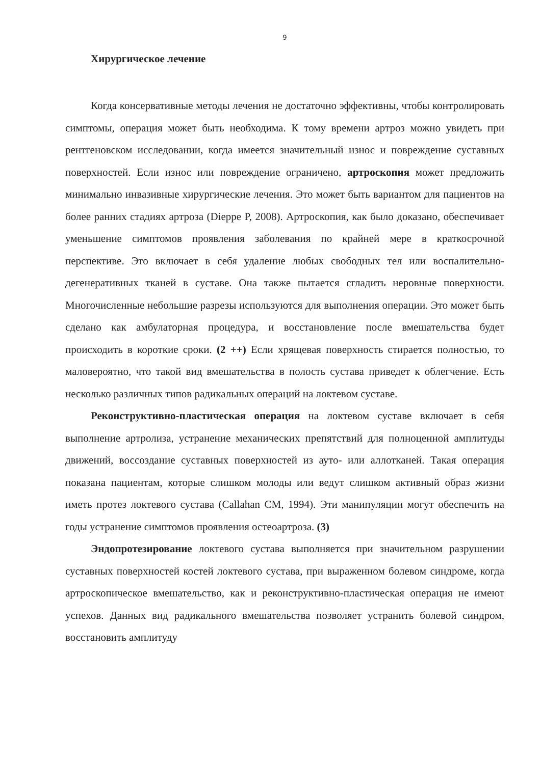9
Хирургическое лечение
Когда консервативные методы лечения не достаточно эффективны, чтобы контролировать симптомы, операция может быть необходима. К тому времени артроз можно увидеть при рентгеновском исследовании, когда имеется значительный износ и повреждение суставных поверхностей. Если износ или повреждение ограничено, артроскопия может предложить минимально инвазивные хирургические лечения. Это может быть вариантом для пациентов на более ранних стадиях артроза (Dieppe P, 2008). Артроскопия, как было доказано, обеспечивает уменьшение симптомов проявления заболевания по крайней мере в краткосрочной перспективе. Это включает в себя удаление любых свободных тел или воспалительно-дегенеративных тканей в суставе. Она также пытается сгладить неровные поверхности. Многочисленные небольшие разрезы используются для выполнения операции. Это может быть сделано как амбулаторная процедура, и восстановление после вмешательства будет происходить в короткие сроки. (2 ++) Если хрящевая поверхность стирается полностью, то маловероятно, что такой вид вмешательства в полость сустава приведет к облегчение. Есть несколько различных типов радикальных операций на локтевом суставе.
Реконструктивно-пластическая операция на локтевом суставе включает в себя выполнение артролиза, устранение механических препятствий для полноценной амплитуды движений, воссоздание суставных поверхностей из ауто- или аллотканей. Такая операция показана пациентам, которые слишком молоды или ведут слишком активный образ жизни иметь протез локтевого сустава (Callahan CM, 1994). Эти манипуляции могут обеспечить на годы устранение симптомов проявления остеоартроза. (3)
Эндопротезирование локтевого сустава выполняется при значительном разрушении суставных поверхностей костей локтевого сустава, при выраженном болевом синдроме, когда артроскопическое вмешательство, как и реконструктивно-пластическая операция не имеют успехов. Данных вид радикального вмешательства позволяет устранить болевой синдром, восстановить амплитуду